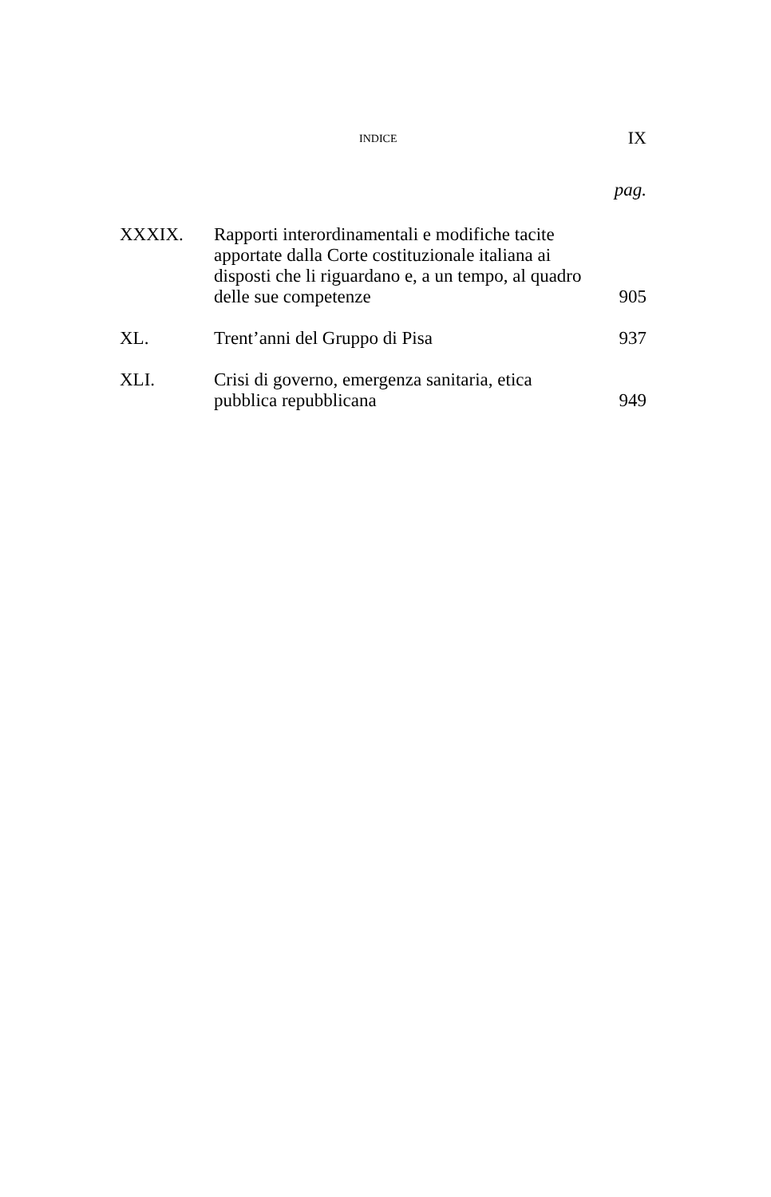INDICE IX
pag.
XXXIX. Rapporti interordinamentali e modifiche tacite apportate dalla Corte costituzionale italiana ai disposti che li riguardano e, a un tempo, al quadro delle sue competenze
905
XL. Trent’anni del Gruppo di Pisa 937
XLI. Crisi di governo, emergenza sanitaria, etica pubblica repubblicana
949